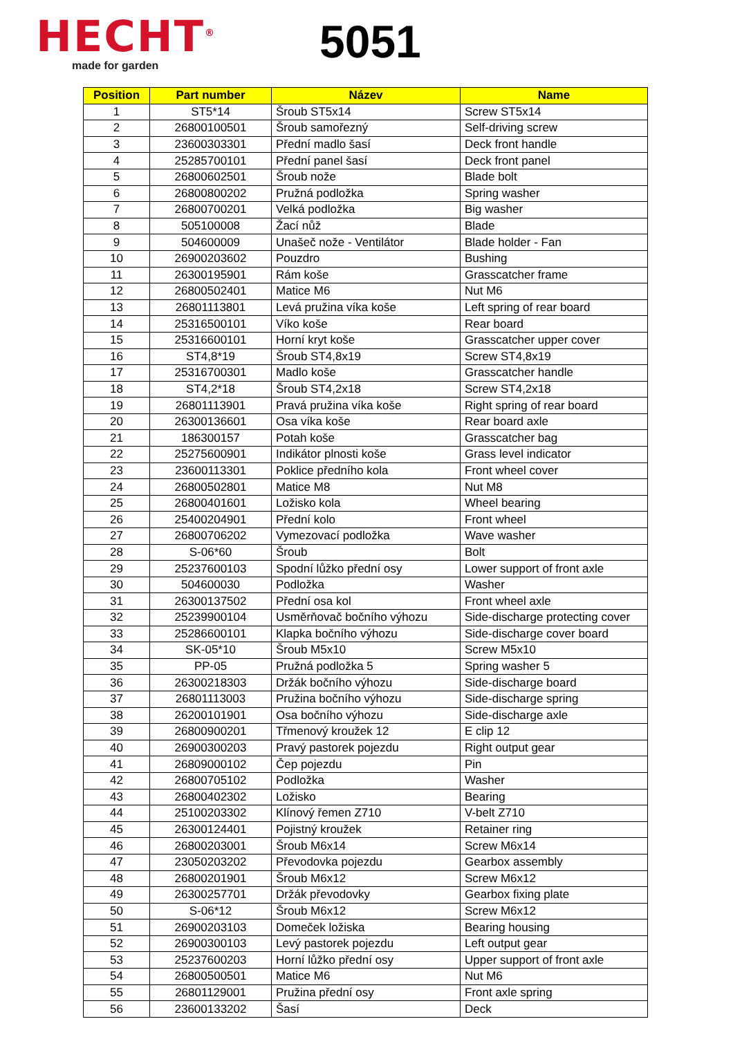HECHT<sup>®</sup>
made for garden
5051
| Position | Part number | Název | Name |
| --- | --- | --- | --- |
| 1 | ST5*14 | Šroub ST5x14 | Screw ST5x14 |
| 2 | 26800100501 | Šroub samořezný | Self-driving screw |
| 3 | 23600303301 | Přední madlo šasí | Deck front handle |
| 4 | 25285700101 | Přední panel šasí | Deck front panel |
| 5 | 26800602501 | Šroub nože | Blade bolt |
| 6 | 26800800202 | Pružná podložka | Spring washer |
| 7 | 26800700201 | Velká podložka | Big washer |
| 8 | 505100008 | Žací nůž | Blade |
| 9 | 504600009 | Unašeč nože - Ventilátor | Blade holder - Fan |
| 10 | 26900203602 | Pouzdro | Bushing |
| 11 | 26300195901 | Rám koše | Grasscatcher frame |
| 12 | 26800502401 | Matice M6 | Nut M6 |
| 13 | 26801113801 | Levá pružina víka koše | Left spring of rear board |
| 14 | 25316500101 | Víko koše | Rear board |
| 15 | 25316600101 | Horní kryt koše | Grasscatcher upper cover |
| 16 | ST4,8*19 | Šroub ST4,8x19 | Screw ST4,8x19 |
| 17 | 25316700301 | Madlo koše | Grasscatcher handle |
| 18 | ST4,2*18 | Šroub ST4,2x18 | Screw ST4,2x18 |
| 19 | 26801113901 | Pravá pružina víka koše | Right spring of rear board |
| 20 | 26300136601 | Osa víka koše | Rear board axle |
| 21 | 186300157 | Potah koše | Grasscatcher bag |
| 22 | 25275600901 | Indikátor plnosti koše | Grass level indicator |
| 23 | 23600113301 | Poklice předního kola | Front wheel cover |
| 24 | 26800502801 | Matice M8 | Nut M8 |
| 25 | 26800401601 | Ložisko kola | Wheel bearing |
| 26 | 25400204901 | Přední kolo | Front wheel |
| 27 | 26800706202 | Vymezovací podložka | Wave washer |
| 28 | S-06*60 | Šroub | Bolt |
| 29 | 25237600103 | Spodní lůžko přední osy | Lower support of front axle |
| 30 | 504600030 | Podložka | Washer |
| 31 | 26300137502 | Přední osa kol | Front wheel axle |
| 32 | 25239900104 | Usměrňovač bočního výhozu | Side-discharge protecting cover |
| 33 | 25286600101 | Klapka bočního výhozu | Side-discharge cover board |
| 34 | SK-05*10 | Šroub M5x10 | Screw M5x10 |
| 35 | PP-05 | Pružná podložka 5 | Spring washer 5 |
| 36 | 26300218303 | Držák bočního výhozu | Side-discharge board |
| 37 | 26801113003 | Pružina bočního výhozu | Side-discharge spring |
| 38 | 26200101901 | Osa bočního výhozu | Side-discharge axle |
| 39 | 26800900201 | Třmenový kroužek 12 | E clip 12 |
| 40 | 26900300203 | Pravý pastorek pojezdu | Right output gear |
| 41 | 26809000102 | Čep pojezdu | Pin |
| 42 | 26800705102 | Podložka | Washer |
| 43 | 26800402302 | Ložisko | Bearing |
| 44 | 25100203302 | Klínový řemen Z710 | V-belt Z710 |
| 45 | 26300124401 | Pojistný kroužek | Retainer ring |
| 46 | 26800203001 | Šroub M6x14 | Screw M6x14 |
| 47 | 23050203202 | Převodovka pojezdu | Gearbox assembly |
| 48 | 26800201901 | Šroub M6x12 | Screw M6x12 |
| 49 | 26300257701 | Držák převodovky | Gearbox fixing plate |
| 50 | S-06*12 | Šroub M6x12 | Screw M6x12 |
| 51 | 26900203103 | Domeček ložiska | Bearing housing |
| 52 | 26900300103 | Levý pastorek pojezdu | Left output gear |
| 53 | 25237600203 | Horní lůžko přední osy | Upper support of front axle |
| 54 | 26800500501 | Matice M6 | Nut M6 |
| 55 | 26801129001 | Pružina přední osy | Front axle spring |
| 56 | 23600133202 | Šasí | Deck |